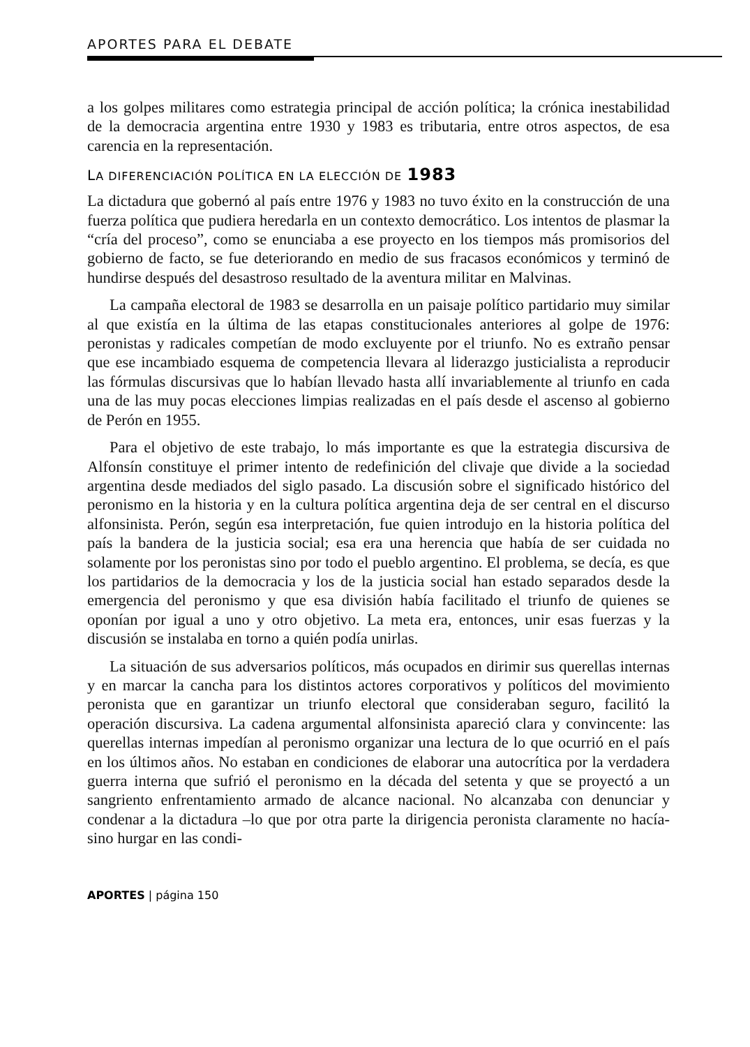APORTES PARA EL DEBATE
a los golpes militares como estrategia principal de acción política; la crónica inestabilidad de la democracia argentina entre 1930 y 1983 es tributaria, entre otros aspectos, de esa carencia en la representación.
LA DIFERENCIACIÓN POLÍTICA EN LA ELECCIÓN DE 1983
La dictadura que gobernó al país entre 1976 y 1983 no tuvo éxito en la construcción de una fuerza política que pudiera heredarla en un contexto democrático. Los intentos de plasmar la “cría del proceso”, como se enunciaba a ese proyecto en los tiempos más promisorios del gobierno de facto, se fue deteriorando en medio de sus fracasos económicos y terminó de hundirse después del desastroso resultado de la aventura militar en Malvinas.
La campaña electoral de 1983 se desarrolla en un paisaje político partidario muy similar al que existía en la última de las etapas constitucionales anteriores al golpe de 1976: peronistas y radicales competían de modo excluyente por el triunfo. No es extraño pensar que ese incambiado esquema de competencia llevara al liderazgo justicialista a reproducir las fórmulas discursivas que lo habían llevado hasta allí invariablemente al triunfo en cada una de las muy pocas elecciones limpias realizadas en el país desde el ascenso al gobierno de Perón en 1955.
Para el objetivo de este trabajo, lo más importante es que la estrategia discursiva de Alfonsín constituye el primer intento de redefinición del clivaje que divide a la sociedad argentina desde mediados del siglo pasado. La discusión sobre el significado histórico del peronismo en la historia y en la cultura política argentina deja de ser central en el discurso alfonsinista. Perón, según esa interpretación, fue quien introdujo en la historia política del país la bandera de la justicia social; esa era una herencia que había de ser cuidada no solamente por los peronistas sino por todo el pueblo argentino. El problema, se decía, es que los partidarios de la democracia y los de la justicia social han estado separados desde la emergencia del peronismo y que esa división había facilitado el triunfo de quienes se oponían por igual a uno y otro objetivo. La meta era, entonces, unir esas fuerzas y la discusión se instalaba en torno a quién podía unirlas.
La situación de sus adversarios políticos, más ocupados en dirimir sus querellas internas y en marcar la cancha para los distintos actores corporativos y políticos del movimiento peronista que en garantizar un triunfo electoral que consideraban seguro, facilitó la operación discursiva. La cadena argumental alfonsinista apareció clara y convincente: las querellas internas impedían al peronismo organizar una lectura de lo que ocurrió en el país en los últimos años. No estaban en condiciones de elaborar una autocrítica por la verdadera guerra interna que sufrió el peronismo en la década del setenta y que se proyectó a un sangriento enfrentamiento armado de alcance nacional. No alcanzaba con denunciar y condenar a la dictadura –lo que por otra parte la dirigencia peronista claramente no hacía- sino hurgar en las condi-
APORTES | página 150